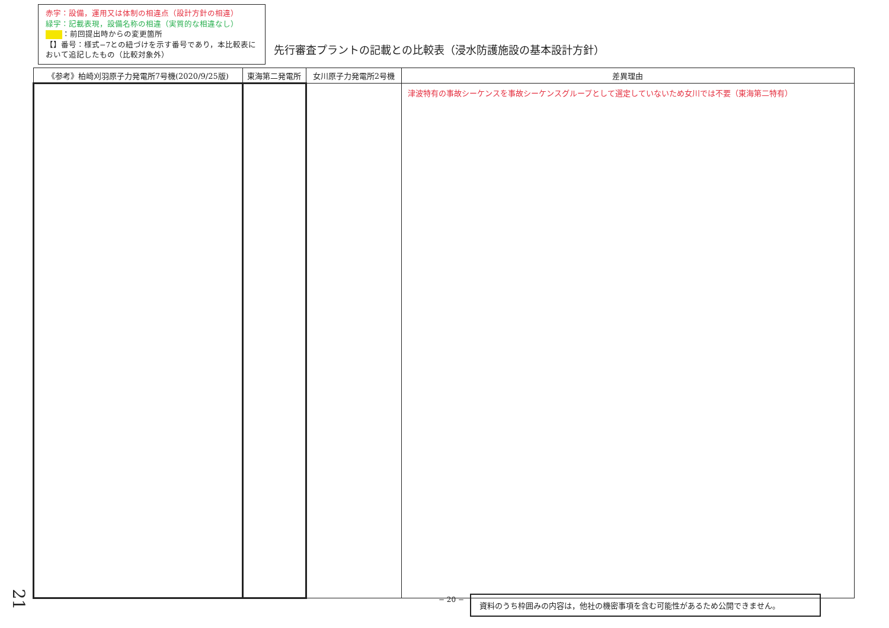赤字：設備，運用又は体制の相違点（設計方針の相違）
緑字：記載表現，設備名称の相違（実質的な相違なし）
：前回提出時からの変更箇所
【】番号：様式−7との紐づけを示す番号であり，本比較表において追記したもの（比較対象外）
先行審査プラントの記載との比較表（浸水防護施設の基本設計方針）
| 《参考》柏崎刈羽原子力発電所7号機(2020/9/25版) | 東海第二発電所 | 女川原子力発電所2号機 | 差異理由 |
| --- | --- | --- | --- |
| | | | 津波特有の事故シーケンスを事故シーケンスグループとして選定していないため女川では不要（東海第二特有） |
− 20 − 資料のうち枠囲みの内容は，他社の機密事項を含む可能性があるため公開できません。
21